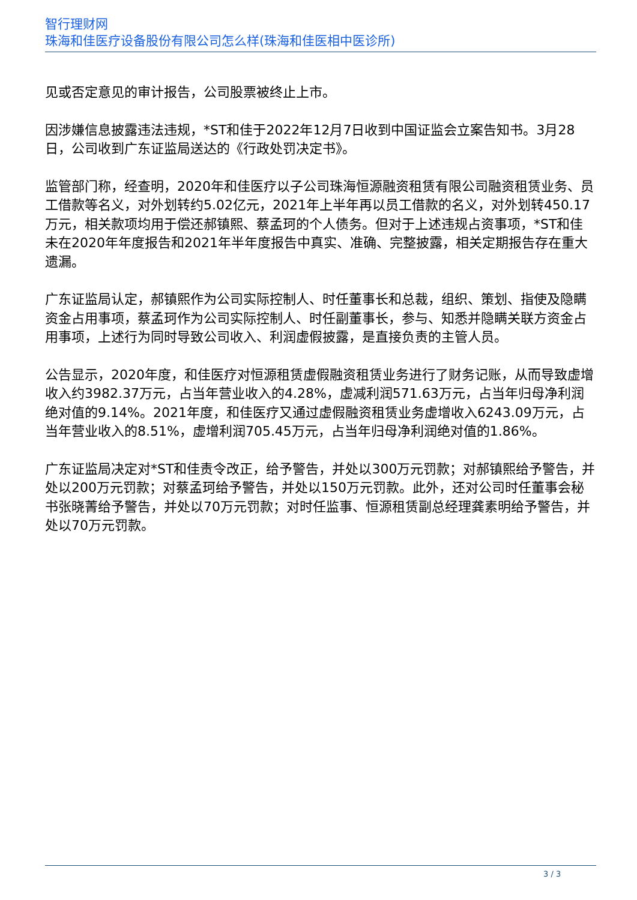智行理财网
珠海和佳医疗设备股份有限公司怎么样(珠海和佳医相中医诊所)
见或否定意见的审计报告，公司股票被终止上市。
因涉嫌信息披露违法违规，*ST和佳于2022年12月7日收到中国证监会立案告知书。3月28日，公司收到广东证监局送达的《行政处罚决定书》。
监管部门称，经查明，2020年和佳医疗以子公司珠海恒源融资租赁有限公司融资租赁业务、员工借款等名义，对外划转约5.02亿元，2021年上半年再以员工借款的名义，对外划转450.17万元，相关款项均用于偿还郝镇熙、蔡孟珂的个人债务。但对于上述违规占资事项，*ST和佳未在2020年年度报告和2021年半年度报告中真实、准确、完整披露，相关定期报告存在重大遗漏。
广东证监局认定，郝镇熙作为公司实际控制人、时任董事长和总裁，组织、策划、指使及隐瞒资金占用事项，蔡孟珂作为公司实际控制人、时任副董事长，参与、知悉并隐瞒关联方资金占用事项，上述行为同时导致公司收入、利润虚假披露，是直接负责的主管人员。
公告显示，2020年度，和佳医疗对恒源租赁虚假融资租赁业务进行了财务记账，从而导致虚增收入约3982.37万元，占当年营业收入的4.28%，虚减利润571.63万元，占当年归母净利润绝对值的9.14%。2021年度，和佳医疗又通过虚假融资租赁业务虚增收入6243.09万元，占当年营业收入的8.51%，虚增利润705.45万元，占当年归母净利润绝对值的1.86%。
广东证监局决定对*ST和佳责令改正，给予警告，并处以300万元罚款；对郝镇熙给予警告，并处以200万元罚款；对蔡孟珂给予警告，并处以150万元罚款。此外，还对公司时任董事会秘书张晓菁给予警告，并处以70万元罚款；对时任监事、恒源租赁副总经理龚素明给予警告，并处以70万元罚款。
3 / 3